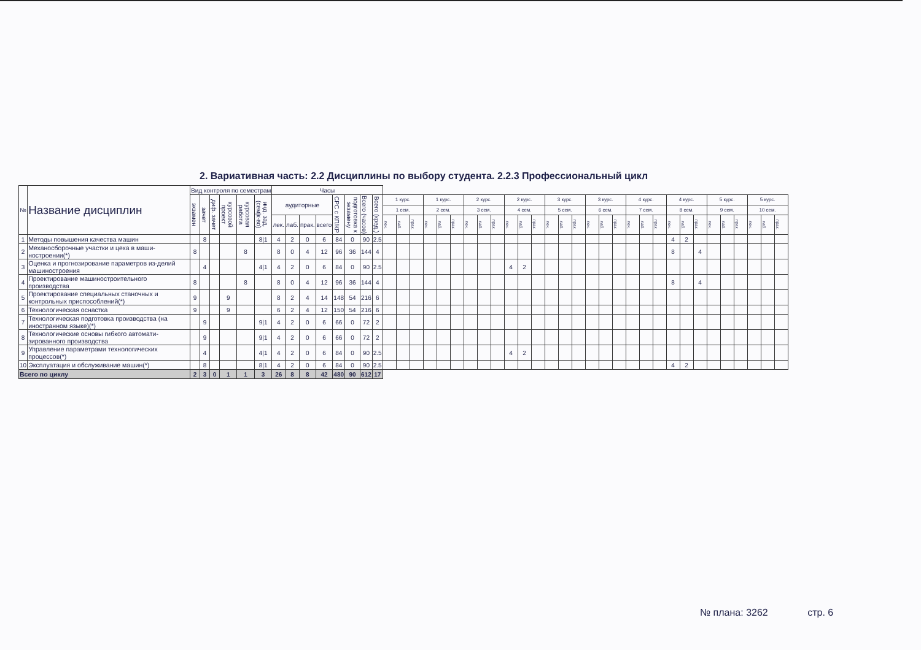2. Вариативная часть: 2.2 Дисциплины по выбору студента. 2.2.3 Профессиональный цикл
| № | Название дисциплин | Вид контроля по семестрам | | | | | | Часы | | | | | | | | | | | | | | | | | | | | | | | | | | | | | | | | | | | | | |
| --- | --- | --- | --- | --- | --- | --- | --- | --- | --- | --- | --- | --- | --- | --- | --- | --- | --- | --- | --- | --- | --- | --- | --- | --- | --- | --- | --- | --- | --- | --- | --- | --- | --- | --- | --- | --- | --- | --- | --- | --- | --- | --- | --- | --- | --- |
| | | экзамен | зачет | диф. зачет | курсовой проект | курсовая работа | инд. зад. (сем/к-во) | аудиторные | | | | СРС с КП/КР | подготовка к экзамену | Всего (часов) | Всего (кред.) | 1 курс. | | | 1 курс. | | | 2 курс. | | | 2 курс. | | | 3 курс. | | | 3 курс. | | | 4 курс. | | | 4 курс. | | | 5 курс. | | | 5 курс. | | |
| | | | | | | | | | | | | | | | | 1 сем. | | | 2 сем. | | | 3 сем. | | | 4 сем. | | | 5 сем. | | | 6 сем. | | | 7 сем. | | | 8 сем. | | | 9 сем. | | | 10 сем. | | |
| | | | | | | | | лек. | лаб. | прак. | всего | | | | | лек. | лаб. | прак. | лек. | лаб. | прак. | лек. | лаб. | прак. | лек. | лаб. | прак. | лек. | лаб. | прак. | лек. | лаб. | прак. | лек. | лаб. | прак. | лек. | лаб. | прак. | лек. | лаб. | прак. | лек. | лаб. | прак. |
| 1 | Методы повышения качества машин | | 8 | | | | 8/1 | 4 | 2 | 0 | 6 | 84 | 0 | 90 | 2.5 | | | | | | | | | | | | | | | | | | | | | | 4 | 2 | | | | | | | |
| 2 | Механосборочные участки и цеха в маши-ностроении(*) | 8 | | | | 8 | | 8 | 0 | 4 | 12 | 96 | 36 | 144 | 4 | | | | | | | | | | | | | | | | | | | | | | 8 | | 4 | | | | | | |
| 3 | Оценка и прогнозирование параметров из-делий машиностроения | | 4 | | | | 4/1 | 4 | 2 | 0 | 6 | 84 | 0 | 90 | 2.5 | | | | | | | | | | 4 | 2 | | | | | | | | | | | | | | | | | | | |
| 4 | Проектирование машиностроительного производства | 8 | | | | 8 | | 8 | 0 | 4 | 12 | 96 | 36 | 144 | 4 | | | | | | | | | | | | | | | | | | | | | | 8 | | 4 | | | | | | |
| 5 | Проектирование специальных станочных и контрольных приспособлений(*) | 9 | | | 9 | | | 8 | 2 | 4 | 14 | 148 | 54 | 216 | 6 | | | | | | | | | | | | | | | | | | | | | | | | | | | | | | |
| 6 | Технологическая оснастка | 9 | | | 9 | | | 6 | 2 | 4 | 12 | 150 | 54 | 216 | 6 | | | | | | | | | | | | | | | | | | | | | | | | | | | | | | |
| 7 | Технологическая подготовка производства (на иностранном языке)(*) | | 9 | | | | 9/1 | 4 | 2 | 0 | 6 | 66 | 0 | 72 | 2 | | | | | | | | | | | | | | | | | | | | | | | | | | | | | | |
| 8 | Технологические основы гибкого автомати-зированного производства | | 9 | | | | 9/1 | 4 | 2 | 0 | 6 | 66 | 0 | 72 | 2 | | | | | | | | | | | | | | | | | | | | | | | | | | | | | | |
| 9 | Управление параметрами технологических процессов(*) | | 4 | | | | 4/1 | 4 | 2 | 0 | 6 | 84 | 0 | 90 | 2.5 | | | | | | | | | | 4 | 2 | | | | | | | | | | | | | | | | | | | |
| 10 | Эксплуатация и обслуживание машин(*) | | 8 | | | | 8/1 | 4 | 2 | 0 | 6 | 84 | 0 | 90 | 2.5 | | | | | | | | | | | | | | | | | | | | | | 4 | 2 | | | | | | | |
| Всего по циклу | | 2 | 3 | 0 | 1 | 1 | 3 | 26 | 8 | 8 | 42 | 480 | 90 | 612 | 17 | | | | | | | | | | | | | | | | | | | | | | | | | | | | | | |
№ плана: 3262 стр. 6